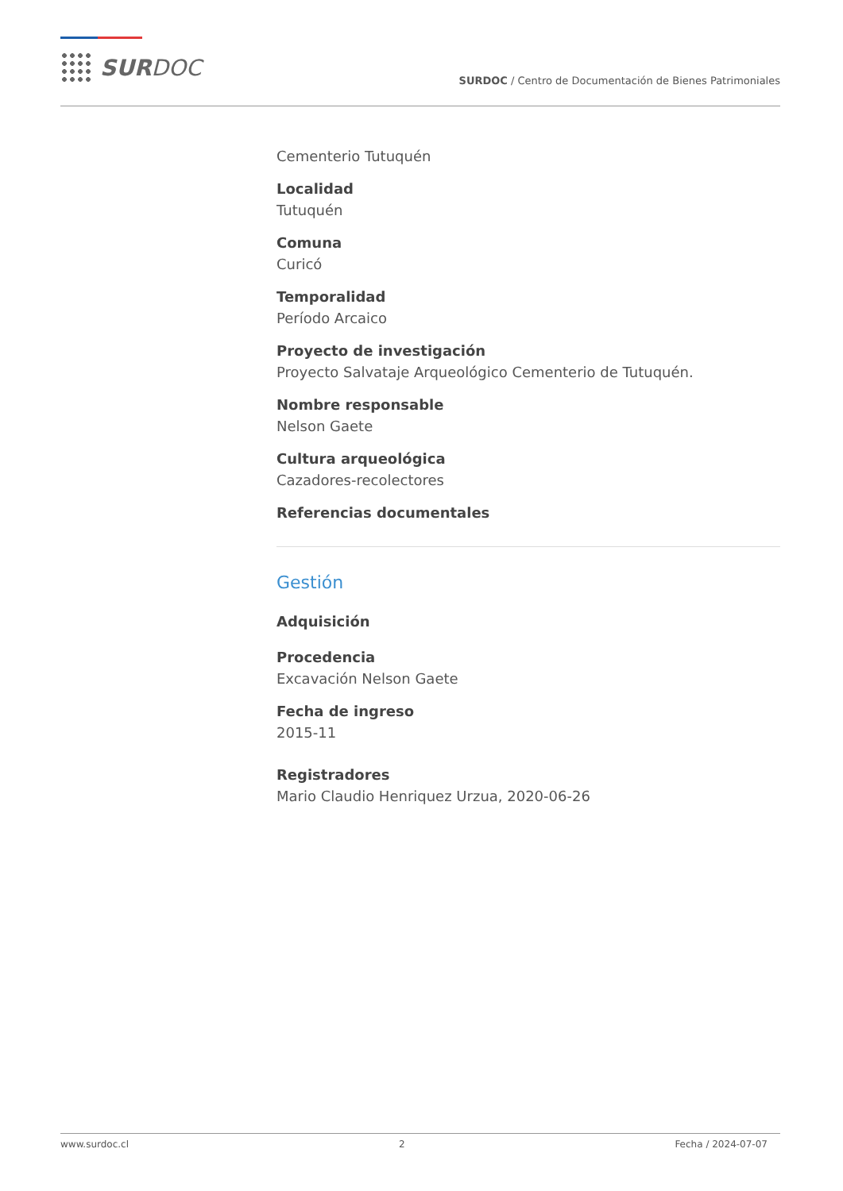SURDOC
SURDOC / Centro de Documentación de Bienes Patrimoniales
Cementerio Tutuquén
Localidad
Tutuquén
Comuna
Curicó
Temporalidad
Período Arcaico
Proyecto de investigación
Proyecto Salvataje Arqueológico Cementerio de Tutuquén.
Nombre responsable
Nelson Gaete
Cultura arqueológica
Cazadores-recolectores
Referencias documentales
Gestión
Adquisición
Procedencia
Excavación Nelson Gaete
Fecha de ingreso
2015-11
Registradores
Mario Claudio Henriquez Urzua, 2020-06-26
www.surdoc.cl 2 Fecha / 2024-07-07